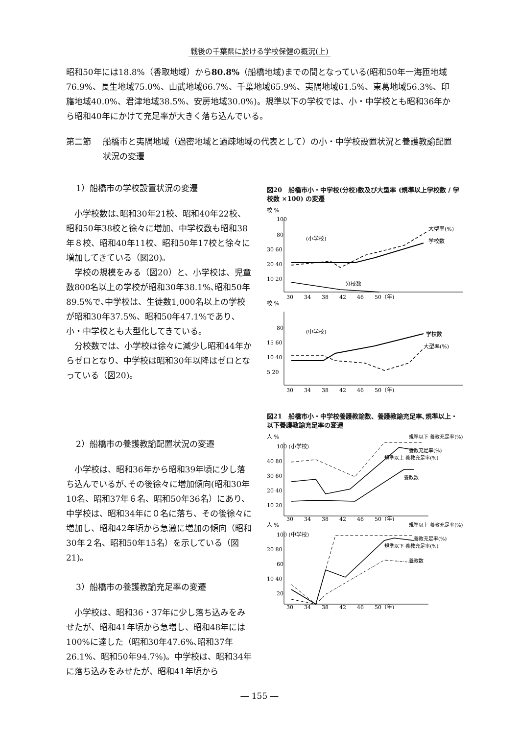戦後の千葉県に於ける学校保健の概況(上)
昭和50年には18.8%（香取地域）から80.8%（船橋地域)までの間となっている(昭和50年一海匝地域76.9%、長生地域75.0%、山武地域66.7%、千葉地域65.9%、夷隅地域61.5%、東葛地域56.3%、印旛地域40.0%、君津地域38.5%、安房地域30.0%)。規準以下の学校では、小・中学校とも昭和36年から昭和40年にかけて充足率が大きく落ち込んでいる。
第二節 船橋市と夷隅地域（過密地域と過疎地域の代表として）の小・中学校設置状況と養護教諭配置状況の変遷
1）船橋市の学校設置状況の変遷
小学校数は､昭和30年21校、昭和40年22校、昭和50年38校と徐々に増加、中学校数も昭和38年８校、昭和40年11校、昭和50年17校と徐々に増加してきている（図20)。
学校の規模をみる（図20）と、小学校は、児童数800名以上の学校が昭和30年38.1%､昭和50年89.5%で､中学校は、生徒数1,000名以上の学校が昭和30年37.5%、昭和50年47.1%であり､小・中学校とも大型化してきている。
分校数では、小学校は徐々に減少し昭和44年からゼロとなり、中学校は昭和30年以降はゼロとなっている（図20)。
2）船橋市の養護教諭配置状況の変遷
小学校は、昭和36年から昭和39年頃に少し落ち込んでいるが､その後徐々に増加傾向(昭和30年10名、昭和37年６名、昭和50年36名）にあり、中学校は、昭和34年に０名に落ち、その後徐々に増加し、昭和42年頃から急激に増加の傾向（昭和30年２名、昭和50年15名）を示している（図21)。
3）船橋市の養護教諭充足率の変遷
小学校は、昭和36・37年に少し落ち込みをみせたが、昭和41年頃から急増し、昭和48年には100%に達した（昭和30年47.6%､昭和37年26.1%、昭和50年94.7%)。中学校は、昭和34年に落ち込みをみせたが、昭和41年頃から
図20　船橋市小・中学校(分校)数及び大型率 (規準以上学校数 / 学校数 ×100) の変遷
校 %
100
80
30 60
20 40
10 20
(小学校)
大型率(%)
学校数
分校数
30　　34　　38　　42　　46　　50（年)
校 %
80
15 60
10 40
5 20
(中学校)
学校数
大型率(%)
30　　34　　38　　42　　46　　50（年)
図21　船橋市小・中学校養護教諭数、養護教諭充足率､規準以上・以下養護教諭充足率の変遷
人 %
100 (小学校)
40 80
30 60
20 40
10 20
規準以下 養教充足率(%)
養教充足率(%)
規準以上 養教充足率(%)
養教数
30　　34　　38　　42　　46　　50（年)
人 %
100 (中学校)
20 80
60
10 40
20
規準以上 養教充足率(%)
養教充足率(%)
規準以下 養教充足率(%)
養教数
30　　34　　38　　42　　46　　50（年)
― 155 ―